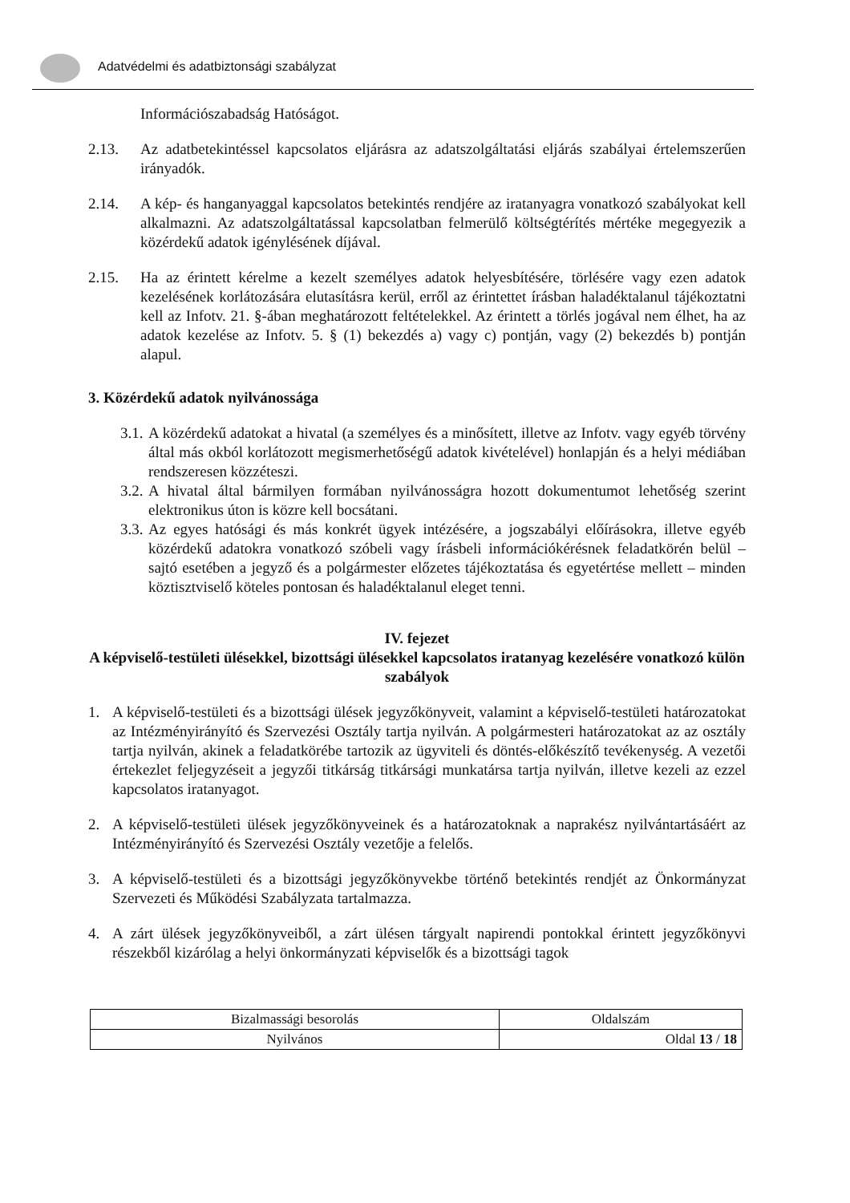Adatvédelmi és adatbiztonsági szabályzat
Információszabadság Hatóságot.
2.13. Az adatbetekintéssel kapcsolatos eljárásra az adatszolgáltatási eljárás szabályai értelemszerűen irányadók.
2.14. A kép- és hanganyaggal kapcsolatos betekintés rendjére az iratanyagra vonatkozó szabályokat kell alkalmazni. Az adatszolgáltatással kapcsolatban felmerülő költségtérítés mértéke megegyezik a közérdekű adatok igénylésének díjával.
2.15. Ha az érintett kérelme a kezelt személyes adatok helyesbítésére, törlésére vagy ezen adatok kezelésének korlátozására elutasításra kerül, erről az érintettet írásban haladéktalanul tájékoztatni kell az Infotv. 21. §-ában meghatározott feltételekkel. Az érintett a törlés jogával nem élhet, ha az adatok kezelése az Infotv. 5. § (1) bekezdés a) vagy c) pontján, vagy (2) bekezdés b) pontján alapul.
3. Közérdekű adatok nyilvánossága
3.1.
A közérdekű adatokat a hivatal (a személyes és a minősített, illetve az Infotv. vagy egyéb törvény által más okból korlátozott megismerhetőségű adatok kivételével) honlapján és a helyi médiában rendszeresen közzéteszi.
3.2.
A hivatal által bármilyen formában nyilvánosságra hozott dokumentumot lehetőség szerint elektronikus úton is közre kell bocsátani.
3.3.
Az egyes hatósági és más konkrét ügyek intézésére, a jogszabályi előírásokra, illetve egyéb közérdekű adatokra vonatkozó szóbeli vagy írásbeli információkérésnek feladatkörén belül – sajtó esetében a jegyző és a polgármester előzetes tájékoztatása és egyetértése mellett – minden köztisztviselő köteles pontosan és haladéktalanul eleget tenni.
IV. fejezet
A képviselő-testületi ülésekkel, bizottsági ülésekkel kapcsolatos iratanyag kezelésére vonatkozó külön szabályok
1. A képviselő-testületi és a bizottsági ülések jegyzőkönyveit, valamint a képviselő-testületi határozatokat az Intézményirányító és Szervezési Osztály tartja nyilván. A polgármesteri határozatokat az az osztály tartja nyilván, akinek a feladatkörébe tartozik az ügyviteli és döntés-előkészítő tevékenység. A vezetői értekezlet feljegyzéseit a jegyzői titkárság titkársági munkatársa tartja nyilván, illetve kezeli az ezzel kapcsolatos iratanyagot.
2. A képviselő-testületi ülések jegyzőkönyveinek és a határozatoknak a naprakész nyilvántartásáért az Intézményirányító és Szervezési Osztály vezetője a felelős.
3. A képviselő-testületi és a bizottsági jegyzőkönyvekbe történő betekintés rendjét az Önkormányzat Szervezeti és Működési Szabályzata tartalmazza.
4. A zárt ülések jegyzőkönyveiből, a zárt ülésen tárgyalt napirendi pontokkal érintett jegyzőkönyvi részekből kizárólag a helyi önkormányzati képviselők és a bizottsági tagok
| Bizalmassági besorolás | Oldalszám |
| Nyilvános | Oldal 13 / 18 |